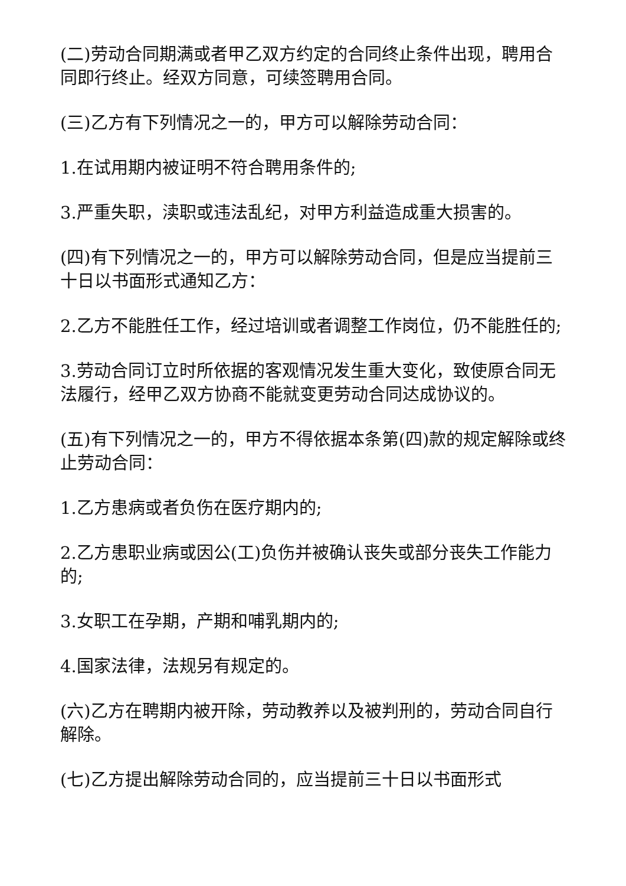(二)劳动合同期满或者甲乙双方约定的合同终止条件出现，聘用合同即行终止。经双方同意，可续签聘用合同。
(三)乙方有下列情况之一的，甲方可以解除劳动合同：
1.在试用期内被证明不符合聘用条件的;
3.严重失职，渎职或违法乱纪，对甲方利益造成重大损害的。
(四)有下列情况之一的，甲方可以解除劳动合同，但是应当提前三十日以书面形式通知乙方：
2.乙方不能胜任工作，经过培训或者调整工作岗位，仍不能胜任的;
3.劳动合同订立时所依据的客观情况发生重大变化，致使原合同无法履行，经甲乙双方协商不能就变更劳动合同达成协议的。
(五)有下列情况之一的，甲方不得依据本条第(四)款的规定解除或终止劳动合同：
1.乙方患病或者负伤在医疗期内的;
2.乙方患职业病或因公(工)负伤并被确认丧失或部分丧失工作能力的;
3.女职工在孕期，产期和哺乳期内的;
4.国家法律，法规另有规定的。
(六)乙方在聘期内被开除，劳动教养以及被判刑的，劳动合同自行解除。
(七)乙方提出解除劳动合同的，应当提前三十日以书面形式